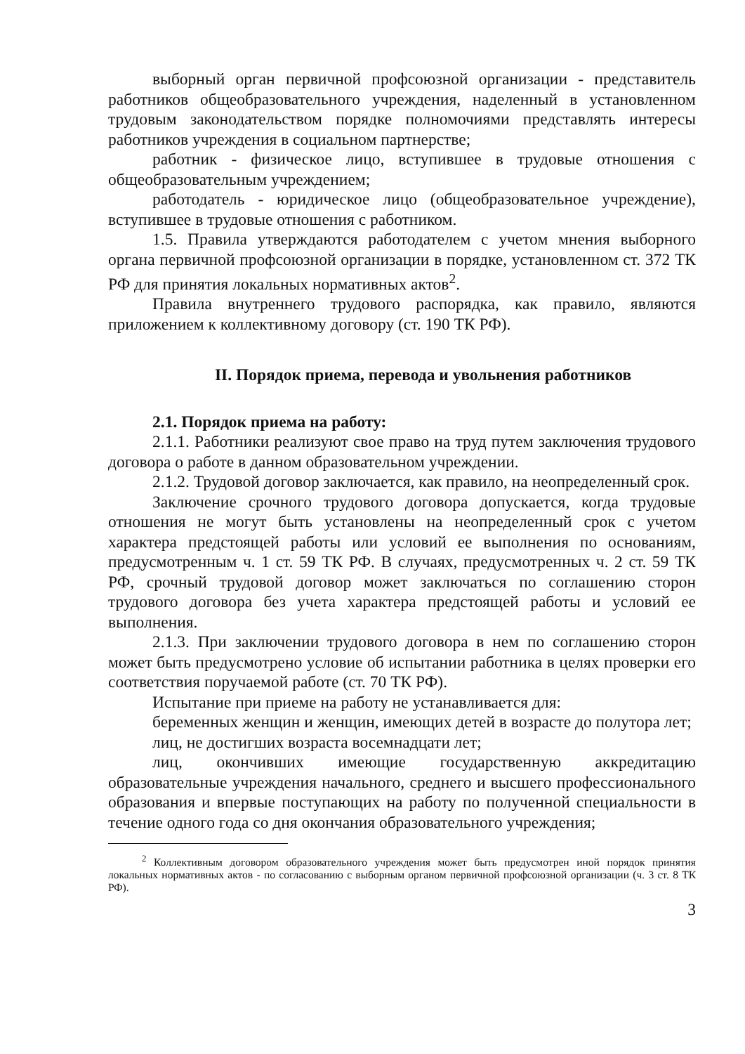выборный орган первичной профсоюзной организации - представитель работников общеобразовательного учреждения, наделенный в установленном трудовым законодательством порядке полномочиями представлять интересы работников учреждения в социальном партнерстве;
работник - физическое лицо, вступившее в трудовые отношения с общеобразовательным учреждением;
работодатель - юридическое лицо (общеобразовательное учреждение), вступившее в трудовые отношения с работником.
1.5. Правила утверждаются работодателем с учетом мнения выборного органа первичной профсоюзной организации в порядке, установленном ст. 372 ТК РФ для принятия локальных нормативных актов<sup>2</sup>.
Правила внутреннего трудового распорядка, как правило, являются приложением к коллективному договору (ст. 190 ТК РФ).
II. Порядок приема, перевода и увольнения работников
2.1. Порядок приема на работу:
2.1.1. Работники реализуют свое право на труд путем заключения трудового договора о работе в данном образовательном учреждении.
2.1.2. Трудовой договор заключается, как правило, на неопределенный срок.
Заключение срочного трудового договора допускается, когда трудовые отношения не могут быть установлены на неопределенный срок с учетом характера предстоящей работы или условий ее выполнения по основаниям, предусмотренным ч. 1 ст. 59 ТК РФ. В случаях, предусмотренных ч. 2 ст. 59 ТК РФ, срочный трудовой договор может заключаться по соглашению сторон трудового договора без учета характера предстоящей работы и условий ее выполнения.
2.1.3. При заключении трудового договора в нем по соглашению сторон может быть предусмотрено условие об испытании работника в целях проверки его соответствия поручаемой работе (ст. 70 ТК РФ).
Испытание при приеме на работу не устанавливается для:
беременных женщин и женщин, имеющих детей в возрасте до полутора лет;
лиц, не достигших возраста восемнадцати лет;
лиц, окончивших имеющие государственную аккредитацию образовательные учреждения начального, среднего и высшего профессионального образования и впервые поступающих на работу по полученной специальности в течение одного года со дня окончания образовательного учреждения;
<sup>2</sup> Коллективным договором образовательного учреждения может быть предусмотрен иной порядок принятия локальных нормативных актов - по согласованию с выборным органом первичной профсоюзной организации (ч. 3 ст. 8 ТК РФ).
3